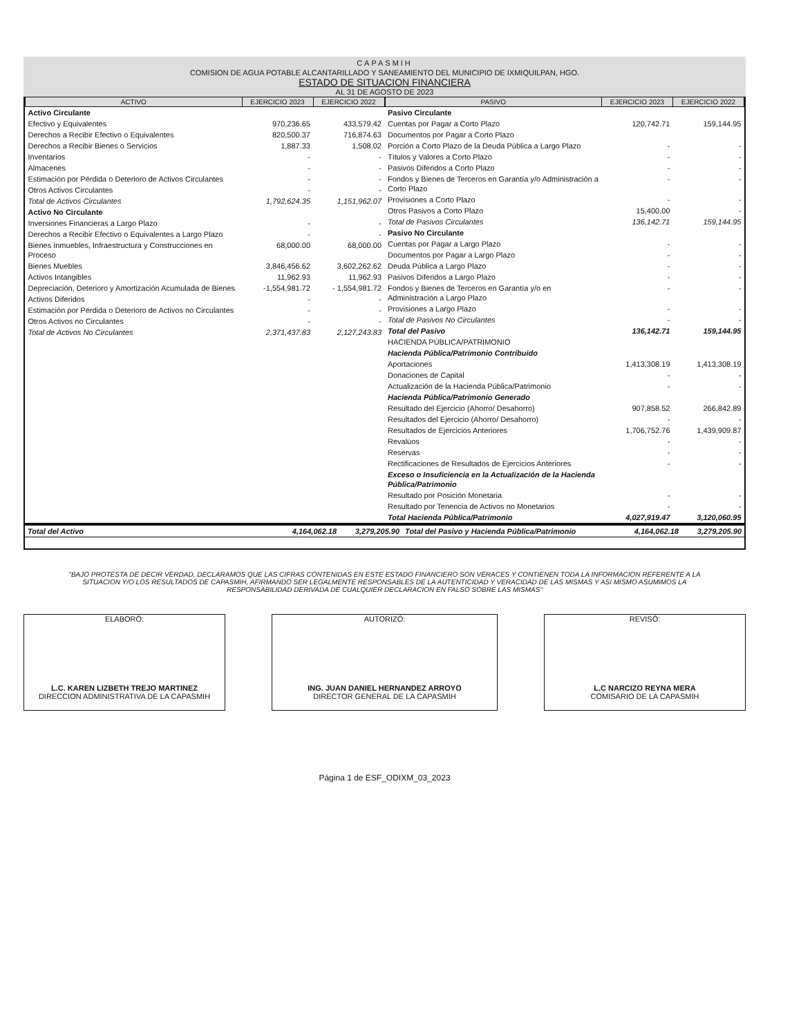CAPASMIH
COMISION DE AGUA POTABLE ALCANTARILLADO Y SANEAMIENTO DEL MUNICIPIO DE IXMIQUILPAN, HGO.
ESTADO DE SITUACION FINANCIERA
AL 31 DE AGOSTO DE 2023
| ACTIVO | EJERCICIO 2023 | EJERCICIO 2022 |
| --- | --- | --- |
| Activo Circulante | | |
| Efectivo y Equivalentes | 970,236.65 | 433,579.42 |
| Derechos a Recibir Efectivo o Equivalentes | 820,500.37 | 716,874.63 |
| Derechos a Recibir Bienes o Servicios | 1,887.33 | 1,508.02 |
| Inventarios | - | - |
| Almacenes | - | - |
| Estimación por Pérdida o Deterioro de Activos Circulantes | - | - |
| Otros Activos Circulantes | - | - |
| Total de Activos Circulantes | 1,792,624.35 | 1,151,962.07 |
| Activo No Circulante | | |
| Inversiones Financieras a Largo Plazo | - | - |
| Derechos a Recibir Efectivo o Equivalentes a Largo Plazo | - | - |
| Bienes Inmuebles, Infraestructura y Construcciones en Proceso | 68,000.00 | 68,000.00 |
| Bienes Muebles | 3,846,456.62 | 3,602,262.62 |
| Activos Intangibles | 11,962.93 | 11,962.93 |
| Depreciación, Deterioro y Amortización Acumulada de Bienes | -1,554,981.72 | - 1,554,981.72 |
| Activos Diferidos | - | - |
| Estimación por Pérdida o Deterioro de Activos no Circulantes | - | - |
| Otros Activos no Circulantes | - | - |
| Total de Activos No Circulantes | 2,371,437.83 | 2,127,243.83 |
| PASIVO | EJERCICIO 2023 | EJERCICIO 2022 |
| --- | --- | --- |
| Pasivo Circulante | | |
| Cuentas por Pagar a Corto Plazo | 120,742.71 | 159,144.95 |
| Documentos por Pagar a Corto Plazo | | |
| Porción a Corto Plazo de la Deuda Pública a Largo Plazo | - | - |
| Títulos y Valores a Corto Plazo | - | - |
| Pasivos Diferidos a Corto Plazo | - | - |
| Fondos y Bienes de Terceros en Garantía y/o Administración a Corto Plazo | - | - |
| Provisiones a Corto Plazo | - | - |
| Otros Pasivos a Corto Plazo | 15,400.00 | - |
| Total de Pasivos Circulantes | 136,142.71 | 159,144.95 |
| Pasivo No Circulante | | |
| Cuentas por Pagar a Largo Plazo | - | - |
| Documentos por Pagar a Largo Plazo | - | - |
| Deuda Pública a Largo Plazo | - | - |
| Pasivos Diferidos a Largo Plazo | - | - |
| Fondos y Bienes de Terceros en Garantía y/o en Administración a Largo Plazo | - | - |
| Provisiones a Largo Plazo | - | - |
| Total de Pasivos No Circulantes | - | - |
| Total del Pasivo | 136,142.71 | 159,144.95 |
| HACIENDA PÚBLICA/PATRIMONIO | | |
| Hacienda Pública/Patrimonio Contribuido | | |
| Aportaciones | 1,413,308.19 | 1,413,308.19 |
| Donaciones de Capital | - | - |
| Actualización de la Hacienda Pública/Patrimonio | - | - |
| Hacienda Pública/Patrimonio Generado | | |
| Resultado del Ejercicio (Ahorro/ Desahorro) | 907,858.52 | 266,842.89 |
| Resultados del Ejercicio (Ahorro/ Desahorro) | - | - |
| Resultados de Ejercicios Anteriores | 1,706,752.76 | 1,439,909.87 |
| Revalúos | - | - |
| Reservas | - | - |
| Rectificaciones de Resultados de Ejercicios Anteriores | - | - |
| Exceso o Insuficiencia en la Actualización de la Hacienda Pública/Patrimonio | | |
| Resultado por Posición Monetaria | - | - |
| Resultado por Tenencia de Activos no Monetarios | - | - |
| Total Hacienda Pública/Patrimonio | 4,027,919.47 | 3,120,060.95 |
| Total del Activo | 4,164,062.18 | 3,279,205.90 | Total del Pasivo y Hacienda Pública/Patrimonio | 4,164,062.18 | 3,279,205.90 |
"BAJO PROTESTA DE DECIR VERDAD, DECLARAMOS QUE LAS CIFRAS CONTENIDAS EN ESTE ESTADO FINANCIERO SON VERACES Y CONTIENEN TODA LA INFORMACION REFERENTE A LA SITUACION Y/O LOS RESULTADOS DE CAPASMIH, AFIRMANDO SER LEGALMENTE RESPONSABLES DE LA AUTENTICIDAD Y VERACIDAD DE LAS MISMAS Y ASI MISMO ASUMIMOS LA RESPONSABILIDAD DERIVADA DE CUALQUIER DECLARACION EN FALSO SOBRE LAS MISMAS"
ELABORÓ:
L.C. KAREN LIZBETH TREJO MARTINEZ
DIRECCION ADMINISTRATIVA DE LA CAPASMIH
AUTORIZÓ:
ING. JUAN DANIEL HERNANDEZ ARROYO
DIRECTOR GENERAL DE LA CAPASMIH
REVISÓ:
L.C NARCIZO REYNA MERA
COMISARIO DE LA CAPASMIH
Página 1 de ESF_ODIXM_03_2023